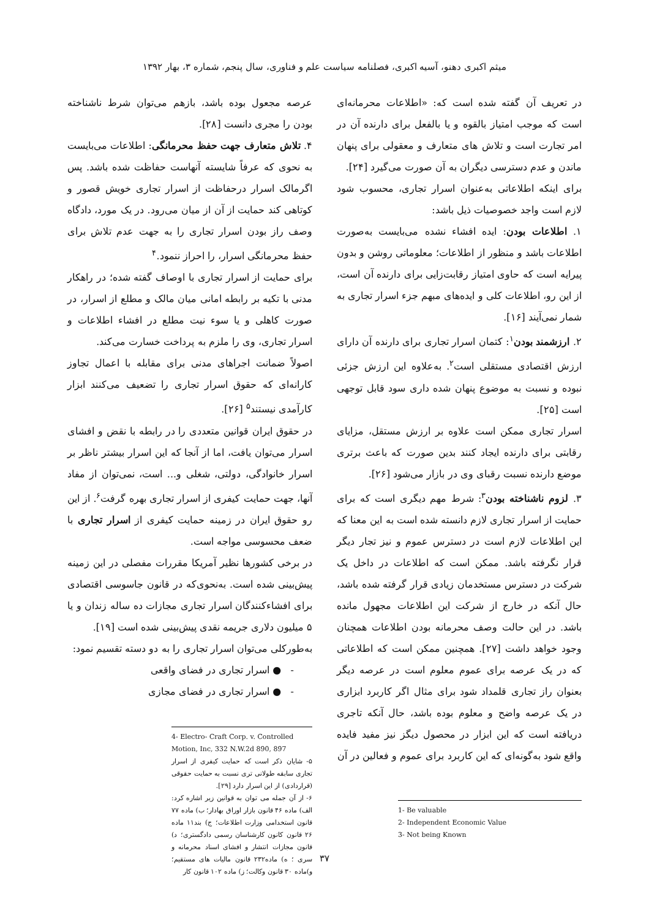میثم اکبری دهنو، آسیه اکبری، فصلنامه سیاست علم و فناوری، سال پنجم، شماره ۳، بهار ۱۳۹۲
در تعریف آن گفته شده است که: «اطلاعات محرمانه‌ای است که موجب امتیاز بالقوه و یا بالفعل برای دارنده آن در امر تجارت است و تلاش های متعارف و معقولی برای پنهان ماندن و عدم دسترسی دیگران به آن صورت می‌گیرد [۲۴].
برای اینکه اطلاعاتی به‌عنوان اسرار تجاری، محسوب شود لازم است واجد خصوصیات ذیل باشد:
۱. اطلاعات بودن: ایده افشاء نشده می‌بایست به‌صورت اطلاعات باشد و منظور از اطلاعات؛ معلوماتی روشن و بدون پیرایه است که حاوی امتیاز رقابت‌زایی برای دارنده آن است، از این رو، اطلاعات کلی و ایده‌های مبهم جزء اسرار تجاری به شمار نمی‌آیند [۱۶].
۲. ارزشمند بودن<sup>۱</sup>: کتمان اسرار تجاری برای دارنده آن دارای ارزش اقتصادی مستقلی است<sup>۲</sup>. به‌علاوه این ارزش جزئی نبوده و نسبت به موضوع پنهان شده داری سود قابل توجهی است [۲۵].
اسرار تجاری ممکن است علاوه بر ارزش مستقل، مزایای رقابتی برای دارنده ایجاد کنند بدین صورت که باعث برتری موضع دارنده نسبت رقبای وی در بازار می‌شود [۲۶].
۳. لزوم ناشناخته بودن<sup>۳</sup>: شرط مهم دیگری است که برای حمایت از اسرار تجاری لازم دانسته شده است به این معنا که این اطلاعات لازم است در دسترس عموم و نیز تجار دیگر قرار نگرفته باشد. ممکن است که اطلاعات در داخل یک شرکت در دسترس مستخدمان زیادی قرار گرفته شده باشد، حال آنکه در خارج از شرکت این اطلاعات مجهول مانده باشد. در این حالت وصف محرمانه بودن اطلاعات همچنان وجود خواهد داشت [۲۷]. همچنین ممکن است که اطلاعاتی که در یک عرصه برای عموم معلوم است در عرصه دیگر بعنوان راز تجاری قلمداد شود برای مثال اگر کاربرد ابزاری در یک عرصه واضح و معلوم بوده باشد، حال آنکه تاجری دریافته است که این ابزار در محصول دیگز نیز مفید فایده واقع شود به‌گونه‌ای که این کاربرد برای عموم و فعالین در آن
1- Be valuable
2- Independent Economic Value
3- Not being Known
عرصه مجعول بوده باشد، بازهم می‌توان شرط ناشناخته بودن را مجری دانست [۲۸].
۴. تلاش متعارف جهت حفظ محرمانگی: اطلاعات می‌بایست به نحوی که عرفاً شایسته آنهاست حفاظت شده باشد. پس اگرمالک اسرار درحفاظت از اسرار تجاری خویش قصور و کوتاهی کند حمایت از آن از میان می‌رود. در یک مورد، دادگاه وصف راز بودن اسرار تجاری را به جهت عدم تلاش برای حفظ محرمانگی اسرار، را احراز ننمود.<sup>۴</sup>
برای حمایت از اسرار تجاری با اوصاف گفته شده؛ در راهکار مدنی با تکیه بر رابطه امانی میان مالک و مطلع از اسرار، در صورت کاهلی و یا سوء نیت مطلع در افشاء اطلاعات و اسرار تجاری، وی را ملزم به پرداخت خسارت می‌کند.
اصولاً ضمانت اجراهای مدنی برای مقابله با اعمال تجاوز کارانه‌ای که حقوق اسرار تجاری را تضعیف می‌کنند ابزار کارآمدی نیستند<sup>۵</sup> [۲۶].
در حقوق ایران قوانین متعددی را در رابطه با نقض و افشای اسرار می‌توان یافت، اما از آنجا که این اسرار بیشتر ناظر بر اسرار خانوادگی، دولتی، شغلی و... است، نمی‌توان از مفاد آنها، جهت حمایت کیفری از اسرار تجاری بهره گرفت<sup>۶</sup>. از این رو حقوق ایران در زمینه حمایت کیفری از اسرار تجاری با ضعف محسوسی مواجه است.
در برخی کشورها نظیر آمریکا مقررات مفصلی در این زمینه پیش‌بینی شده است. به‌نحوی‌که در قانون جاسوسی اقتصادی برای افشاءکنندگان اسرار تجاری مجازات ده ساله زندان و یا ۵ میلیون دلاری جریمه نقدی پیش‌بینی شده است [۱۹].
به‌طورکلی می‌توان اسرار تجاری را به دو دسته تقسیم نمود:
- ● اسرار تجاری در فضای واقعی
- ● اسرار تجاری در فضای مجازی
4- Electro- Craft Corp. v. Controlled Motion, Inc, 332 N.W.2d 890, 897
۵- شایان ذکر است که حمایت کیفری از اسرار تجاری سابقه طولانی تری نسبت به حمایت حقوقی (قراردادی) از این اسرار دارد [۲۹].
۶- از آن جمله می توان به قوانین زیر اشاره کرد: الف) ماده ۴۶ قانون بازار اوراق بهادار؛ ب) ماده ۷۷ قانون استخدامی وزارت اطلاعات؛ ج) بند۱۱ ماده ۲۶ قانون کانون کارشناسان رسمی دادگستری؛ د) قانون مجازات انتشار و افشای اسناد محرمانه و سری ؛ ه) ماده۲۳۲ قانون مالیات های مستقیم؛ و)ماده ۳۰ قانون وکالت؛ ز) ماده ۱۰۲ قانون کار
۳۷